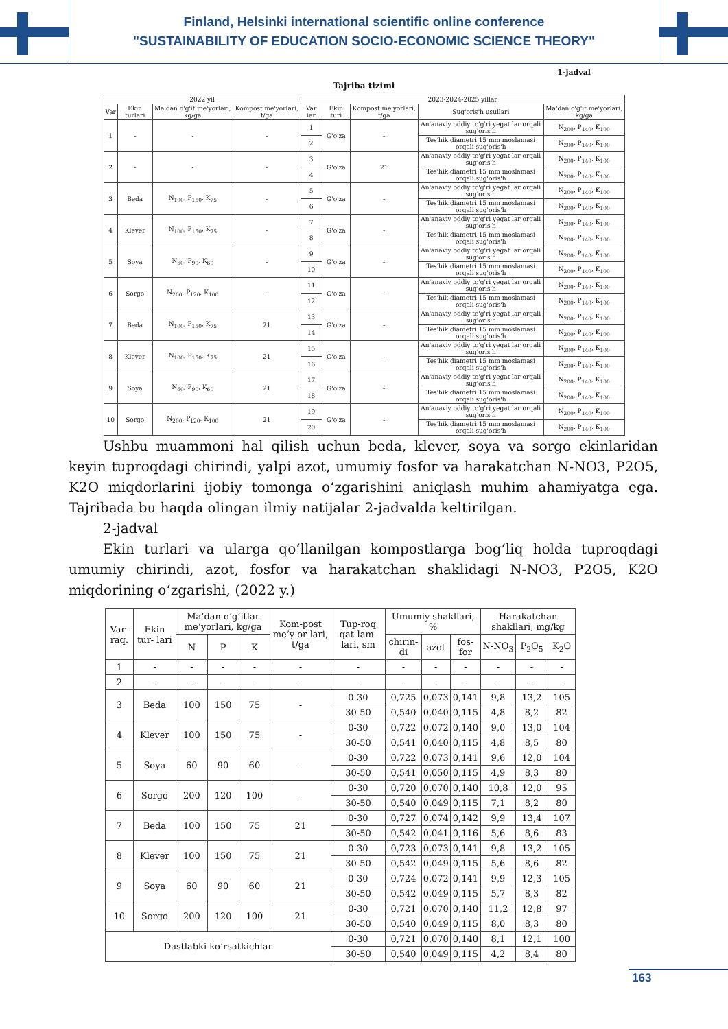Finland, Helsinki international scientific online conference
"SUSTAINABILITY OF EDUCATION SOCIO-ECONOMIC SCIENCE THEORY"
1-jadval
Tajriba tizimi
| 2022 yil | | | | 2023-2024-2025 yillar | | | | |
| --- | --- | --- | --- | --- | --- | --- | --- | --- |
| Var | Ekin turlari | Ma'dan o'g'it me'yorlari, kg/ga | Kompost me'yorlari, t/ga | Var iar | Ekin turi | Kompost me'yorlari, t/ga | Sug'oris'h usullari | Ma'dan o'g'it me'yorlari, kg/ga |
| 1 | - | - | - | 1 | G'o'za | - | An'anaviy oddiy to'g'ri yegat lar orqali sug'oris'h | N<sub>200</sub>, P<sub>140</sub>, K<sub>100</sub> |
| | | | | 2 | | | Tes'hik diametri 15 mm moslamasi orqali sug'oris'h | N<sub>200</sub>, P<sub>140</sub>, K<sub>100</sub> |
| 2 | - | - | - | 3 | G'o'za | 21 | An'anaviy oddiy to'g'ri yegat lar orqali sug'oris'h | N<sub>200</sub>, P<sub>140</sub>, K<sub>100</sub> |
| | | | | 4 | | | Tes'hik diametri 15 mm moslamasi orqali sug'oris'h | N<sub>200</sub>, P<sub>140</sub>, K<sub>100</sub> |
| 3 | Beda | N<sub>100</sub>, P<sub>150</sub>, K<sub>75</sub> | - | 5 | G'o'za | - | An'anaviy oddiy to'g'ri yegat lar orqali sug'oris'h | N<sub>200</sub>, P<sub>140</sub>, K<sub>100</sub> |
| | | | | 6 | | | Tes'hik diametri 15 mm moslamasi orqali sug'oris'h | N<sub>200</sub>, P<sub>140</sub>, K<sub>100</sub> |
| 4 | Klever | N<sub>100</sub>, P<sub>150</sub>, K<sub>75</sub> | - | 7 | G'o'za | - | An'anaviy oddiy to'g'ri yegat lar orqali sug'oris'h | N<sub>200</sub>, P<sub>140</sub>, K<sub>100</sub> |
| | | | | 8 | | | Tes'hik diametri 15 mm moslamasi orqali sug'oris'h | N<sub>200</sub>, P<sub>140</sub>, K<sub>100</sub> |
| 5 | Soya | N<sub>60</sub>, P<sub>90</sub>, K<sub>60</sub> | - | 9 | G'o'za | - | An'anaviy oddiy to'g'ri yegat lar orqali sug'oris'h | N<sub>200</sub>, P<sub>140</sub>, K<sub>100</sub> |
| | | | | 10 | | | Tes'hik diametri 15 mm moslamasi orqali sug'oris'h | N<sub>200</sub>, P<sub>140</sub>, K<sub>100</sub> |
| 6 | Sorgo | N<sub>200</sub>, P<sub>120</sub>, K<sub>100</sub> | - | 11 | G'o'za | - | An'anaviy oddiy to'g'ri yegat lar orqali sug'oris'h | N<sub>200</sub>, P<sub>140</sub>, K<sub>100</sub> |
| | | | | 12 | | | Tes'hik diametri 15 mm moslamasi orqali sug'oris'h | N<sub>200</sub>, P<sub>140</sub>, K<sub>100</sub> |
| 7 | Beda | N<sub>100</sub>, P<sub>150</sub>, K<sub>75</sub> | 21 | 13 | G'o'za | - | An'anaviy oddiy to'g'ri yegat lar orqali sug'oris'h | N<sub>200</sub>, P<sub>140</sub>, K<sub>100</sub> |
| | | | | 14 | | | Tes'hik diametri 15 mm moslamasi orqali sug'oris'h | N<sub>200</sub>, P<sub>140</sub>, K<sub>100</sub> |
| 8 | Klever | N<sub>100</sub>, P<sub>150</sub>, K<sub>75</sub> | 21 | 15 | G'o'za | - | An'anaviy oddiy to'g'ri yegat lar orqali sug'oris'h | N<sub>200</sub>, P<sub>140</sub>, K<sub>100</sub> |
| | | | | 16 | | | Tes'hik diametri 15 mm moslamasi orqali sug'oris'h | N<sub>200</sub>, P<sub>140</sub>, K<sub>100</sub> |
| 9 | Soya | N<sub>60</sub>, P<sub>90</sub>, K<sub>60</sub> | 21 | 17 | G'o'za | - | An'anaviy oddiy to'g'ri yegat lar orqali sug'oris'h | N<sub>200</sub>, P<sub>140</sub>, K<sub>100</sub> |
| | | | | 18 | | | Tes'hik diametri 15 mm moslamasi orqali sug'oris'h | N<sub>200</sub>, P<sub>140</sub>, K<sub>100</sub> |
| 10 | Sorgo | N<sub>200</sub>, P<sub>120</sub>, K<sub>100</sub> | 21 | 19 | G'o'za | - | An'anaviy oddiy to'g'ri yegat lar orqali sug'oris'h | N<sub>200</sub>, P<sub>140</sub>, K<sub>100</sub> |
| | | | | 20 | | | Tes'hik diametri 15 mm moslamasi orqali sug'oris'h | N<sub>200</sub>, P<sub>140</sub>, K<sub>100</sub> |
Ushbu muammoni hal qilish uchun beda, klever, soya va sorgo ekinlaridan keyin tuproqdagi chirindi, yalpi azot, umumiy fosfor va harakatchan N-NO3, P2O5, K2O miqdorlarini ijobiy tomonga o‘zgarishini aniqlash muhim ahamiyatga ega. Tajribada bu haqda olingan ilmiy natijalar 2-jadvalda keltirilgan.
2-jadval
Ekin turlari va ularga qo‘llanilgan kompostlarga bog‘liq holda tuproqdagi umumiy chirindi, azot, fosfor va harakatchan shaklidagi N-NO3, P2O5, K2O miqdorining o‘zgarishi, (2022 y.)
| Var-raq. | Ekin tur- lari | Ma’dan o‘g‘itlar me’yorlari, kg/ga | | | Kom-post me’y or-lari, t/ga | Tup-roq qat-lam-lari, sm | Umumiy shakllari, % | | | Harakatchan shakllari, mg/kg | | |
| --- | --- | --- | --- | --- | --- | --- | --- | --- | --- | --- | --- | --- |
| | | N | P | K | | | chirin-di | azot | fos-for | N-NO<sub>3</sub> | P<sub>2</sub>O<sub>5</sub> | K<sub>2</sub>O |
| 1 | - | - | - | - | - | - | - | - | - | - | - | - |
| 2 | - | - | - | - | - | - | - | - | - | - | - | - |
| 3 | Beda | 100 | 150 | 75 | - | 0-30 | 0,725 | 0,073 | 0,141 | 9,8 | 13,2 | 105 |
| | | | | | | 30-50 | 0,540 | 0,040 | 0,115 | 4,8 | 8,2 | 82 |
| 4 | Klever | 100 | 150 | 75 | - | 0-30 | 0,722 | 0,072 | 0,140 | 9,0 | 13,0 | 104 |
| | | | | | | 30-50 | 0,541 | 0,040 | 0,115 | 4,8 | 8,5 | 80 |
| 5 | Soya | 60 | 90 | 60 | - | 0-30 | 0,722 | 0,073 | 0,141 | 9,6 | 12,0 | 104 |
| | | | | | | 30-50 | 0,541 | 0,050 | 0,115 | 4,9 | 8,3 | 80 |
| 6 | Sorgo | 200 | 120 | 100 | - | 0-30 | 0,720 | 0,070 | 0,140 | 10,8 | 12,0 | 95 |
| | | | | | | 30-50 | 0,540 | 0,049 | 0,115 | 7,1 | 8,2 | 80 |
| 7 | Beda | 100 | 150 | 75 | 21 | 0-30 | 0,727 | 0,074 | 0,142 | 9,9 | 13,4 | 107 |
| | | | | | | 30-50 | 0,542 | 0,041 | 0,116 | 5,6 | 8,6 | 83 |
| 8 | Klever | 100 | 150 | 75 | 21 | 0-30 | 0,723 | 0,073 | 0,141 | 9,8 | 13,2 | 105 |
| | | | | | | 30-50 | 0,542 | 0,049 | 0,115 | 5,6 | 8,6 | 82 |
| 9 | Soya | 60 | 90 | 60 | 21 | 0-30 | 0,724 | 0,072 | 0,141 | 9,9 | 12,3 | 105 |
| | | | | | | 30-50 | 0,542 | 0,049 | 0,115 | 5,7 | 8,3 | 82 |
| 10 | Sorgo | 200 | 120 | 100 | 21 | 0-30 | 0,721 | 0,070 | 0,140 | 11,2 | 12,8 | 97 |
| | | | | | | 30-50 | 0,540 | 0,049 | 0,115 | 8,0 | 8,3 | 80 |
| Dastlabki ko‘rsatkichlar | | | | | | 0-30 | 0,721 | 0,070 | 0,140 | 8,1 | 12,1 | 100 |
| | | | | | | 30-50 | 0,540 | 0,049 | 0,115 | 4,2 | 8,4 | 80 |
163